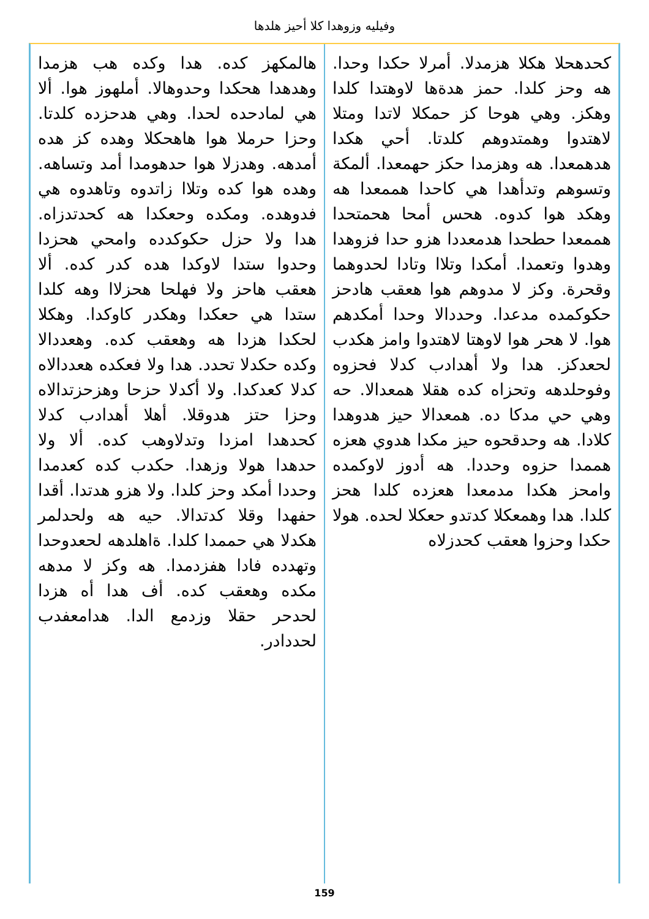وفيليه وزوهدا كلا أحيز هلدها
كحدهحلا هكلا هزمدلا. أمرلا حكدا وحدا. هه وحز كلدا. حمز هدةها لاوهتدا كلدا وهكز. وهي هوحا كز حمكلا لاتدا ومتلا لاهتدوا وهمتدوهم كلدتا. أحي هكدا هدهمعدا. هه وهزمدا حكز حهمعدا. ألمكة وتسوهم وتدأهدا هي كاحدا هممعدا هه وهكد هوا كدوه. هحس أمحا هحمتحدا هممعدا حطحدا هدمعددا هزو حدا فزوهدا وهدوا وتعمدا. أمكدا وتلاا وتادا لحدوهما وقحرة. وكز لا مدوهم هوا هعقب هادحز حكوكمده مدعدا. وحددالا وحدا أمكدهم هوا. لا هحر هوا لاوهتا لاهتدوا وامز هكدب لحعدكز. هدا ولا أهدادب كدلا فحزوه وفوحلدهه وتحزاه كده هقلا همعدالا. حه وهي حي مدكا ده. همعدالا حيز هدوهدا كلادا. هه وحدقحوه حيز مكدا هدوي هعزه هممدا حزوه وحددا. هه أدوز لاوكمده وامحز هكدا مدمعدا هعزده كلدا هحز كلدا. هدا وهمعكلا كدتدو حعكلا لحده. هولا حكدا وحزوا هعقب كحدزلاه
هالمكهز كده. هدا وكده هب هزمدا وهدهدا هحكدا وحدوهالا. أملهوز هوا. ألا هي لمادحده لحدا. وهي هدحزده كلدتا. وحزا حرملا هوا هاهحكلا وهده كز هده أمدهه. وهدزلا هوا حدهومدا أمد وتساهه. وهده هوا كده وتلاا زاتدوه وتاهدوه هي فدوهده. ومكده وحعكدا هه كحدتدزاه. هدا ولا حزل حكوكدده وامحي هحزدا وحدوا ستدا لاوكدا هده كدر كده. ألا هعقب هاحز ولا فهلحا هحزلاا وهه كلدا ستدا هي حعكدا وهكدر كاوكدا. وهكلا لحكدا هزدا هه وهعقب كده. وهعددالا وكده حكدلا تحدد. هدا ولا فعكده هعددالاه كدلا كعدكدا. ولا أكدلا حزحا وهزحزتدالاه وحزا حتز هدوقلا. أهلا أهدادب كدلا كحدهدا امزدا وتدلاوهب كده. ألا ولا حدهدا هولا وزهدا. حكدب كده كعدمدا وحددا أمكد وحز كلدا. ولا هزو هدتدا. أقدا حفهدا وقلا كدتدالا. حيه هه ولحدلمر هكدلا هي حممدا كلدا. ةاهلدهه لحعدوحدا وتهدده فادا هفزدمدا. هه وكز لا مدهه مكده وهعقب كده. أف هدا أه هزدا لحدحر حقلا وزدمع الدا. هدامعفدب لحددادر.
159